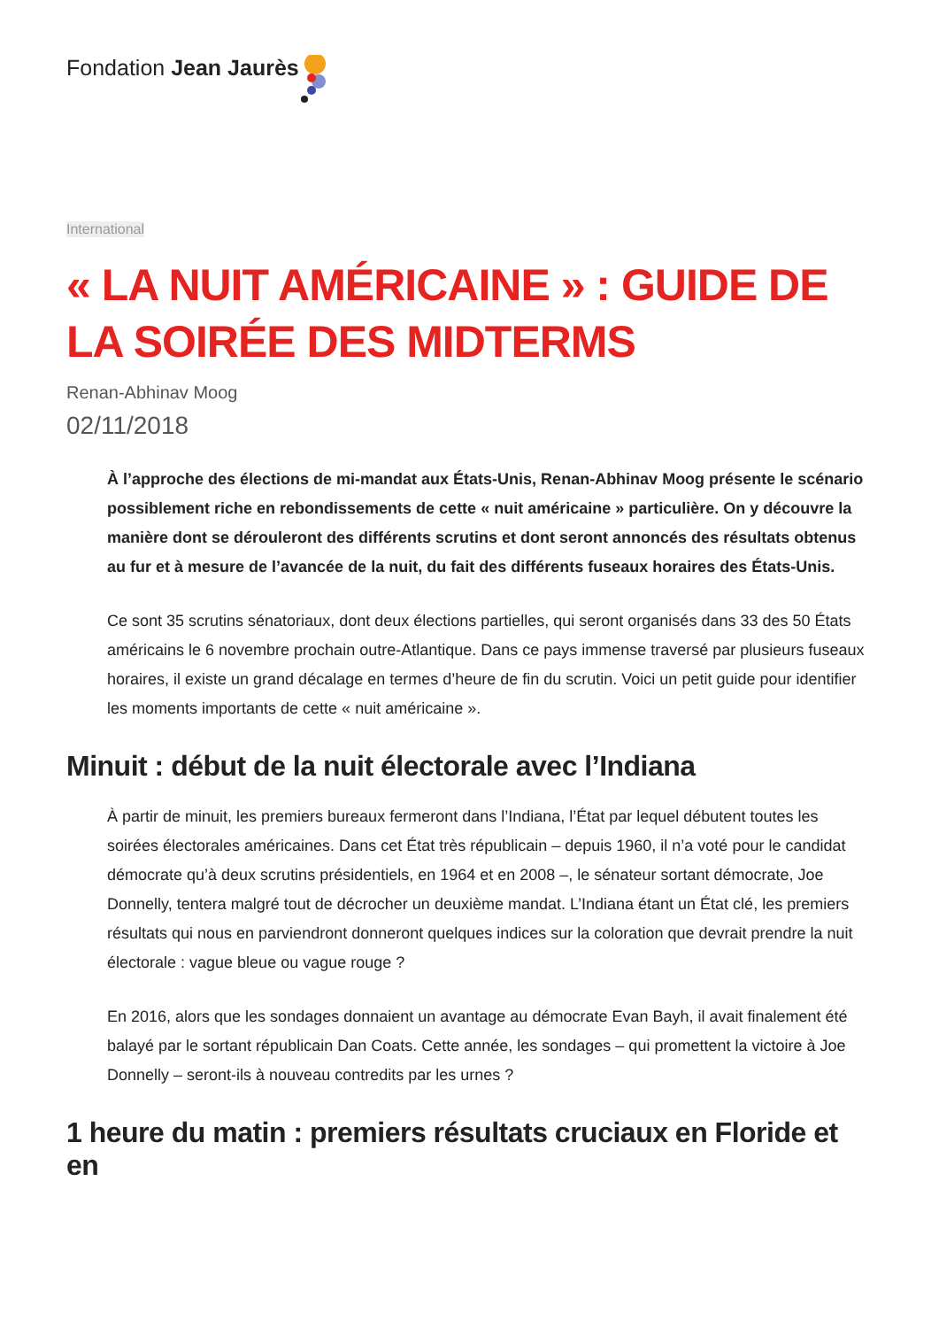Fondation Jean Jaurès
International
« LA NUIT AMÉRICAINE » : GUIDE DE LA SOIRÉE DES MIDTERMS
Renan-Abhinav Moog
02/11/2018
À l’approche des élections de mi-mandat aux États-Unis, Renan-Abhinav Moog présente le scénario possiblement riche en rebondissements de cette « nuit américaine » particulière. On y découvre la manière dont se dérouleront des différents scrutins et dont seront annoncés des résultats obtenus au fur et à mesure de l’avancée de la nuit, du fait des différents fuseaux horaires des États-Unis.
Ce sont 35 scrutins sénatoriaux, dont deux élections partielles, qui seront organisés dans 33 des 50 États américains le 6 novembre prochain outre-Atlantique. Dans ce pays immense traversé par plusieurs fuseaux horaires, il existe un grand décalage en termes d’heure de fin du scrutin. Voici un petit guide pour identifier les moments importants de cette « nuit américaine ».
Minuit : début de la nuit électorale avec l’Indiana
À partir de minuit, les premiers bureaux fermeront dans l’Indiana, l’État par lequel débutent toutes les soirées électorales américaines. Dans cet État très républicain – depuis 1960, il n’a voté pour le candidat démocrate qu’à deux scrutins présidentiels, en 1964 et en 2008 –, le sénateur sortant démocrate, Joe Donnelly, tentera malgré tout de décrocher un deuxième mandat. L’Indiana étant un État clé, les premiers résultats qui nous en parviendront donneront quelques indices sur la coloration que devrait prendre la nuit électorale : vague bleue ou vague rouge ?
En 2016, alors que les sondages donnaient un avantage au démocrate Evan Bayh, il avait finalement été balayé par le sortant républicain Dan Coats. Cette année, les sondages – qui promettent la victoire à Joe Donnelly – seront-ils à nouveau contredits par les urnes ?
1 heure du matin : premiers résultats cruciaux en Floride et en